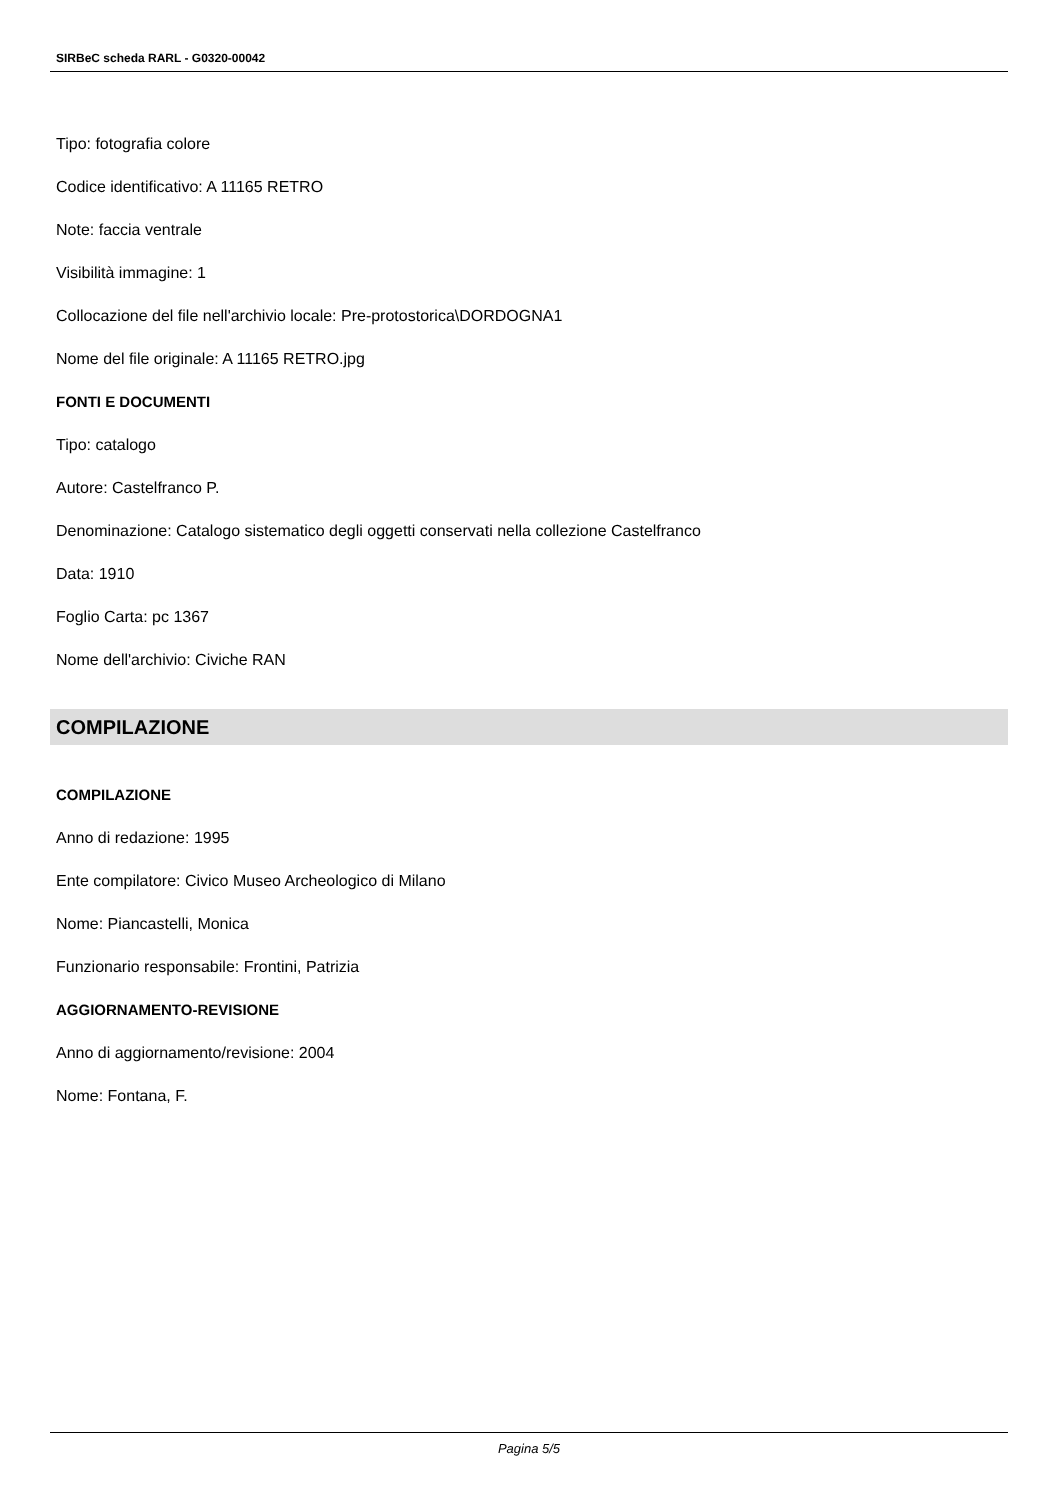SIRBeC scheda RARL - G0320-00042
Tipo: fotografia colore
Codice identificativo: A 11165 RETRO
Note: faccia ventrale
Visibilità immagine: 1
Collocazione del file nell'archivio locale: Pre-protostorica\DORDOGNA1
Nome del file originale: A 11165 RETRO.jpg
FONTI E DOCUMENTI
Tipo: catalogo
Autore: Castelfranco P.
Denominazione: Catalogo sistematico degli oggetti conservati nella collezione Castelfranco
Data: 1910
Foglio Carta: pc 1367
Nome dell'archivio: Civiche RAN
COMPILAZIONE
COMPILAZIONE
Anno di redazione: 1995
Ente compilatore: Civico Museo Archeologico di Milano
Nome: Piancastelli, Monica
Funzionario responsabile: Frontini, Patrizia
AGGIORNAMENTO-REVISIONE
Anno di aggiornamento/revisione: 2004
Nome: Fontana, F.
Pagina 5/5